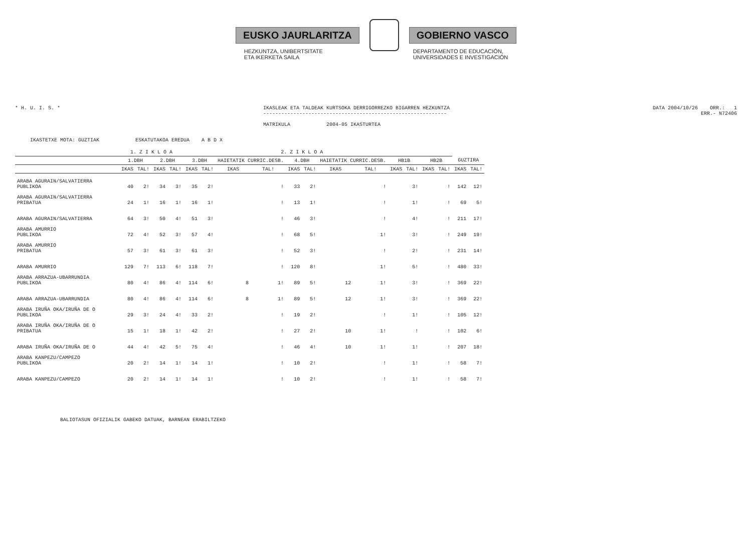EUSKO JAURLARITZA GOBIERNO VASCO
HEZKUNTZA, UNIBERTSITATE
ETA IKERKETA SAILA
DEPARTAMENTO DE EDUCACIÓN,
UNIVERSIDADES E INVESTIGACIÓN
* H. U. I. S. * IKASLEAK ETA TALDEAK KURTSOKA DERRIGORREZKO BIGARREN HEZKUNTZA
-------------------------------------------------------------
MATRIKULA 2004-05 IKASTURTEA
DATA 2004/10/26 ORR.: 1
ERR.- N72406
IKASTETXE MOTA: GUZTIAK ESKATUTAKOA EREDUA A B D X
| | 1. Z I K L O A | | | | 2. Z I K L O A | | | | | | | | | | | | | |
| --- | --- | --- | --- | --- | --- | --- | --- | --- | --- | --- | --- | --- | --- | --- | --- | --- | --- | --- |
| | 1.DBH | | 2.DBH | | 3.DBH | | HAIETATIK CURRIC.DESB. | | 4.DBH | | HAIETATIK CURRIC.DESB. | | HB1B | | HB2B | | GUZTIRA | |
| | IKAS | TAL! | IKAS | TAL! | IKAS | TAL! | IKAS | TAL! | IKAS | TAL! | IKAS | TAL! | IKAS | TAL! | IKAS | TAL! | IKAS | TAL! |
| ARABA AGURAIN/SALVATIERRA PUBLIKOA | 40 | 2! | 34 | 3! | 35 | 2! | | ! | 33 | 2! | | ! | | 3! | | ! | 142 | 12! |
| ARABA AGURAIN/SALVATIERRA PRIBATUA | 24 | 1! | 16 | 1! | 16 | 1! | | ! | 13 | 1! | | ! | | 1! | | ! | 69 | 5! |
| ARABA AGURAIN/SALVATIERRA | 64 | 3! | 50 | 4! | 51 | 3! | | ! | 46 | 3! | | ! | | 4! | | ! | 211 | 17! |
| ARABA AMURRIO PUBLIKOA | 72 | 4! | 52 | 3! | 57 | 4! | | ! | 68 | 5! | | 1! | | 3! | | ! | 249 | 19! |
| ARABA AMURRIO PRIBATUA | 57 | 3! | 61 | 3! | 61 | 3! | | ! | 52 | 3! | | ! | | 2! | | ! | 231 | 14! |
| ARABA AMURRIO | 129 | 7! | 113 | 6! | 118 | 7! | | ! | 120 | 8! | | 1! | | 5! | | ! | 480 | 33! |
| ARABA ARRAZUA-UBARRUNDIA PUBLIKOA | 80 | 4! | 86 | 4! | 114 | 6! | 8 | 1! | 89 | 5! | 12 | 1! | | 3! | | ! | 369 | 22! |
| ARABA ARRAZUA-UBARRUNDIA | 80 | 4! | 86 | 4! | 114 | 6! | 8 | 1! | 89 | 5! | 12 | 1! | | 3! | | ! | 369 | 22! |
| ARABA IRUÑA OKA/IRUÑA DE O PUBLIKOA | 29 | 3! | 24 | 4! | 33 | 2! | | ! | 19 | 2! | | ! | | 1! | | ! | 105 | 12! |
| ARABA IRUÑA OKA/IRUÑA DE O PRIBATUA | 15 | 1! | 18 | 1! | 42 | 2! | | ! | 27 | 2! | 10 | 1! | | ! | | ! | 102 | 6! |
| ARABA IRUÑA OKA/IRUÑA DE O | 44 | 4! | 42 | 5! | 75 | 4! | | ! | 46 | 4! | 10 | 1! | | 1! | | ! | 207 | 18! |
| ARABA KANPEZU/CAMPEZO PUBLIKOA | 20 | 2! | 14 | 1! | 14 | 1! | | ! | 10 | 2! | | ! | | 1! | | ! | 58 | 7! |
| ARABA KANPEZU/CAMPEZO | 20 | 2! | 14 | 1! | 14 | 1! | | ! | 10 | 2! | | ! | | 1! | | ! | 58 | 7! |
BALIOTASUN OFIZIALIK GABEKO DATUAK, BARNEAN ERABILTZEKO